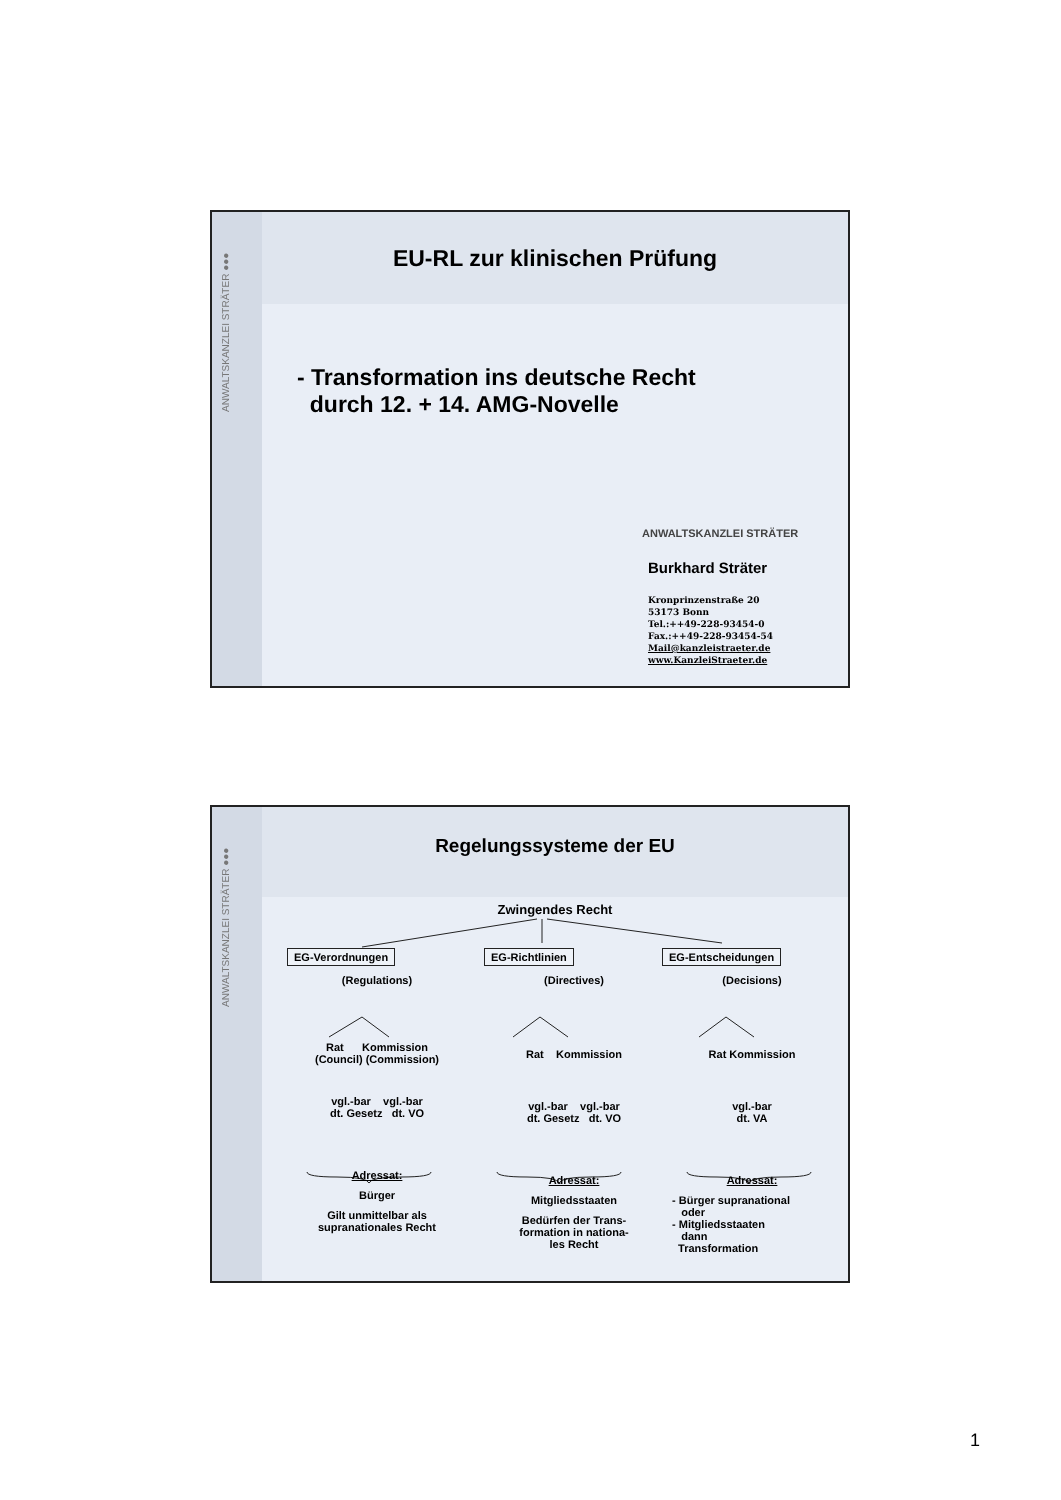ANWALTSKANZLEI STRÄTER ●●●
EU-RL zur klinischen Prüfung
- Transformation ins deutsche Recht
durch 12. + 14. AMG-Novelle
ANWALTSKANZLEI STRÄTER
Burkhard Sträter
Kronprinzenstraße 20
53173 Bonn
Tel.:++49-228-93454-0
Fax.:++49-228-93454-54
Mail@kanzleistraeter.de
www.KanzleiStraeter.de
ANWALTSKANZLEI STRÄTER ●●●
Regelungssysteme der EU
Zwingendes Recht
EG-Verordnungen
(Regulations)
Rat Kommission
(Council) (Commission)
vgl.-bar vgl.-bar
dt. Gesetz dt. VO
Adressat:
Bürger
Gilt unmittelbar als
supranationales Recht
EG-Richtlinien
(Directives)
Rat Kommission
vgl.-bar vgl.-bar
dt. Gesetz dt. VO
Adressat:
Mitgliedsstaaten
Bedürfen der Trans-
formation in nationa-
les Recht
EG-Entscheidungen
(Decisions)
Rat Kommission
vgl.-bar
dt. VA
Adressat:
- Bürger supranational
oder
- Mitgliedsstaaten
dann
Transformation
1